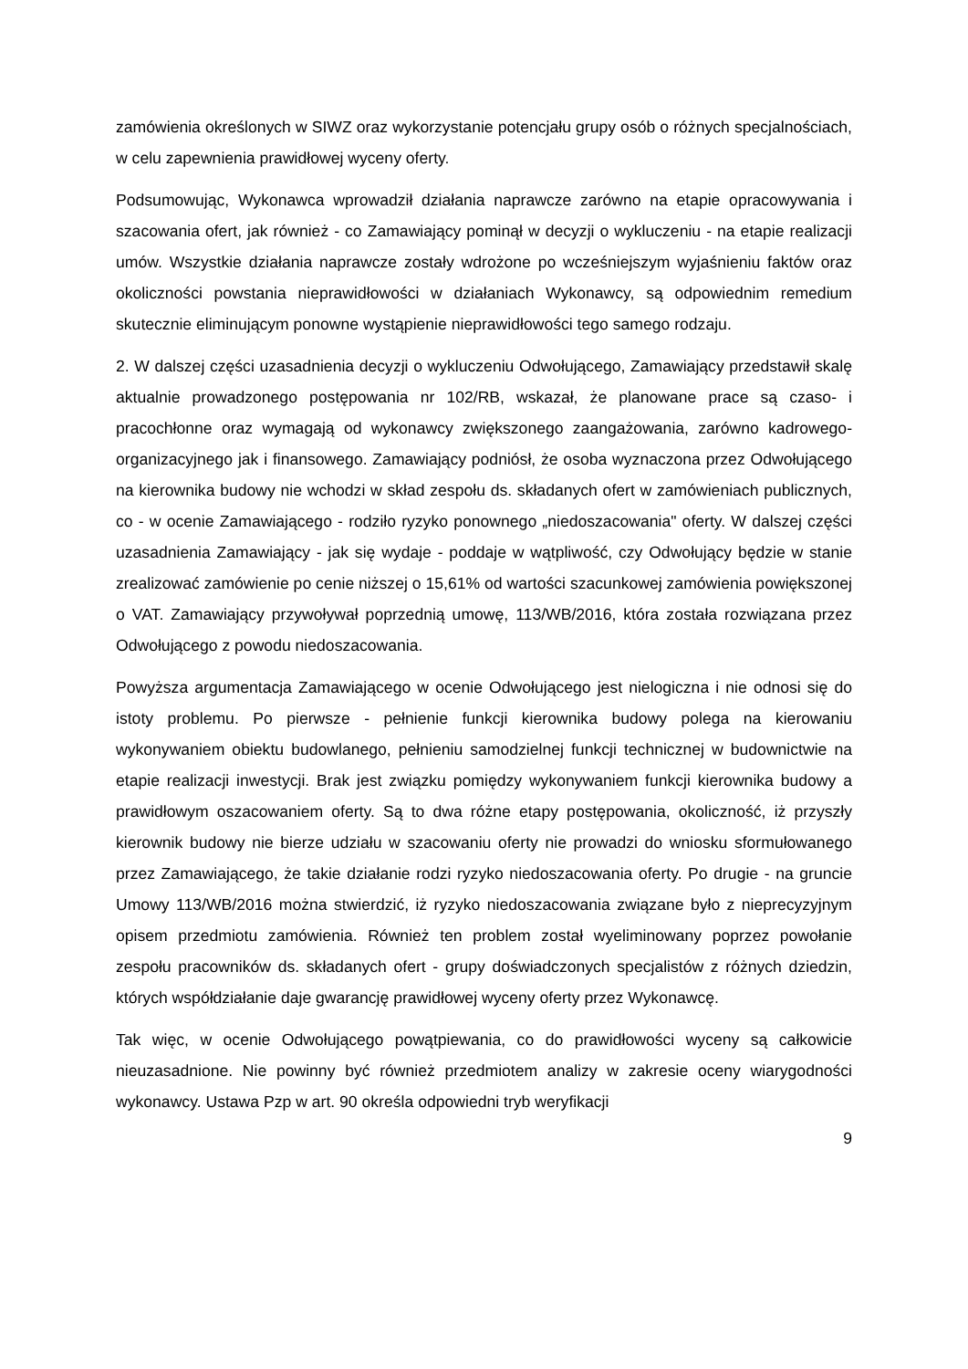zamówienia określonych w SIWZ oraz wykorzystanie potencjału grupy osób o różnych specjalnościach, w celu zapewnienia prawidłowej wyceny oferty.
Podsumowując, Wykonawca wprowadził działania naprawcze zarówno na etapie opracowywania i szacowania ofert, jak również - co Zamawiający pominął w decyzji o wykluczeniu - na etapie realizacji umów. Wszystkie działania naprawcze zostały wdrożone po wcześniejszym wyjaśnieniu faktów oraz okoliczności powstania nieprawidłowości w działaniach Wykonawcy, są odpowiednim remedium skutecznie eliminującym ponowne wystąpienie nieprawidłowości tego samego rodzaju.
2. W dalszej części uzasadnienia decyzji o wykluczeniu Odwołującego, Zamawiający przedstawił skalę aktualnie prowadzonego postępowania nr 102/RB, wskazał, że planowane prace są czaso- i pracochłonne oraz wymagają od wykonawcy zwiększonego zaangażowania, zarówno kadrowego-organizacyjnego jak i finansowego. Zamawiający podniósł, że osoba wyznaczona przez Odwołującego na kierownika budowy nie wchodzi w skład zespołu ds. składanych ofert w zamówieniach publicznych, co - w ocenie Zamawiającego - rodziło ryzyko ponownego „niedoszacowania" oferty. W dalszej części uzasadnienia Zamawiający - jak się wydaje - poddaje w wątpliwość, czy Odwołujący będzie w stanie zrealizować zamówienie po cenie niższej o 15,61% od wartości szacunkowej zamówienia powiększonej o VAT. Zamawiający przywoływał poprzednią umowę, 113/WB/2016, która została rozwiązana przez Odwołującego z powodu niedoszacowania.
Powyższa argumentacja Zamawiającego w ocenie Odwołującego jest nielogiczna i nie odnosi się do istoty problemu. Po pierwsze - pełnienie funkcji kierownika budowy polega na kierowaniu wykonywaniem obiektu budowlanego, pełnieniu samodzielnej funkcji technicznej w budownictwie na etapie realizacji inwestycji. Brak jest związku pomiędzy wykonywaniem funkcji kierownika budowy a prawidłowym oszacowaniem oferty. Są to dwa różne etapy postępowania, okoliczność, iż przyszły kierownik budowy nie bierze udziału w szacowaniu oferty nie prowadzi do wniosku sformułowanego przez Zamawiającego, że takie działanie rodzi ryzyko niedoszacowania oferty. Po drugie - na gruncie Umowy 113/WB/2016 można stwierdzić, iż ryzyko niedoszacowania związane było z nieprecyzyjnym opisem przedmiotu zamówienia. Również ten problem został wyeliminowany poprzez powołanie zespołu pracowników ds. składanych ofert - grupy doświadczonych specjalistów z różnych dziedzin, których współdziałanie daje gwarancję prawidłowej wyceny oferty przez Wykonawcę.
Tak więc, w ocenie Odwołującego powątpiewania, co do prawidłowości wyceny są całkowicie nieuzasadnione. Nie powinny być również przedmiotem analizy w zakresie oceny wiarygodności wykonawcy. Ustawa Pzp w art. 90 określa odpowiedni tryb weryfikacji
9